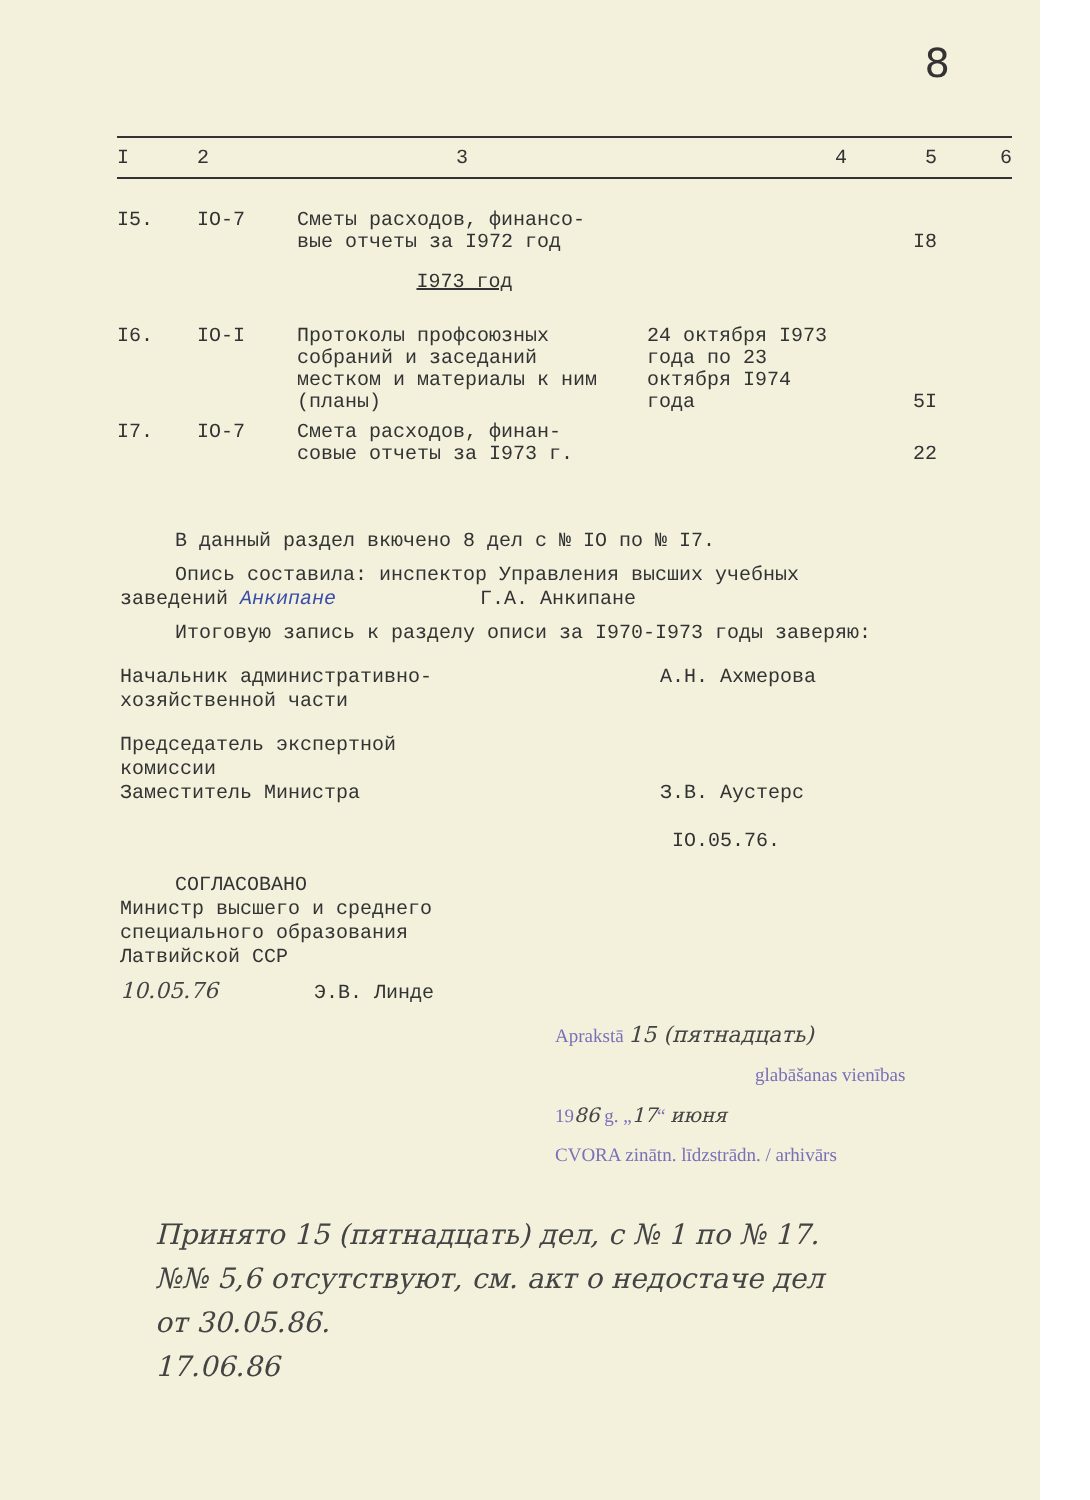8
| I | 2 | 3 | 4 | 5 | 6 |
| --- | --- | --- | --- | --- | --- |
| I5. | IO-7 | Сметы расходов, финансо- вые отчеты за I972 год | | I8 | |
| I973 год | | | | | |
| I6. | IO-I | Протоколы профсоюзных собраний и заседаний местком и материалы к ним (планы) | 24 октября I973 года по 23 октября I974 года | 5I | |
| I7. | IO-7 | Смета расходов, финан- совые отчеты за I973 г. | | 22 | |
В данный раздел вкючено 8 дел с № IO по № I7.
Опись составила: инспектор Управления высших учебных
заведений Анкипане Г.А. Анкипане
Итоговую запись к разделу описи за I970-I973 годы заверяю:
Начальник административно-
хозяйственной части
А.Н. Ахмерова
Председатель экспертной
комиссии
Заместитель Министра
З.В. Аустерс
IO.05.76.
СОГЛАСОВАНО
Министр высшего и среднего
специального образования
Латвийской ССР
10.05.76 Э.В. Линде
Aprakstā 15 (пятнадцать)
glabāšanas vienības
1986 g. „17“ июня
CVORA zinātn. līdzstrādn. / arhivārs
Принято 15 (пятнадцать) дел, с № 1 по № 17.
№№ 5,6 отсутствуют, см. акт о недостаче дел
от 30.05.86.
17.06.86